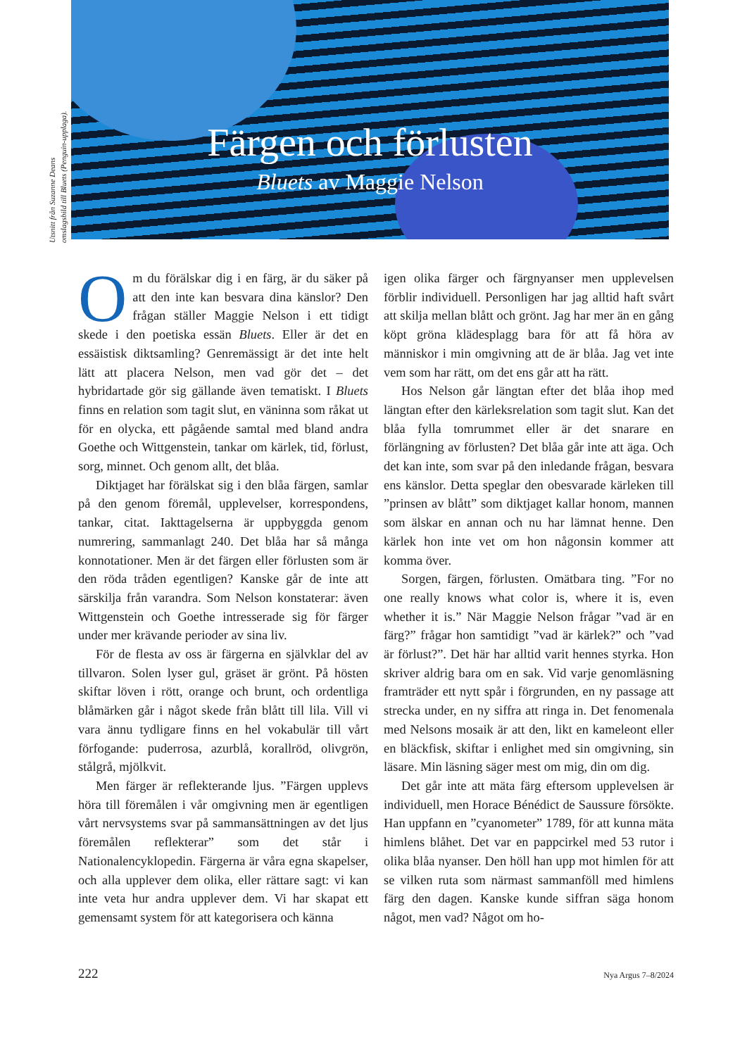Utsnitt från Suzanne Deans
omslagsbild till Bluets (Penguin-upplaga).
Färgen och förlusten
Bluets av Maggie Nelson
Om du förälskar dig i en färg, är du säker på att den inte kan besvara dina känslor? Den frågan ställer Maggie Nelson i ett tidigt skede i den poetiska essän Bluets. Eller är det en essäistisk diktsamling? Genremässigt är det inte helt lätt att placera Nelson, men vad gör det – det hybridartade gör sig gällande även tematiskt. I Bluets finns en relation som tagit slut, en väninna som råkat ut för en olycka, ett pågående samtal med bland andra Goethe och Wittgenstein, tankar om kärlek, tid, förlust, sorg, minnet. Och genom allt, det blåa.
Diktjaget har förälskat sig i den blåa färgen, samlar på den genom föremål, upplevelser, korrespondens, tankar, citat. Iakttagelserna är uppbyggda genom numrering, sammanlagt 240. Det blåa har så många konnotationer. Men är det färgen eller förlusten som är den röda tråden egentligen? Kanske går de inte att särskilja från varandra. Som Nelson konstaterar: även Wittgenstein och Goethe intresserade sig för färger under mer krävande perioder av sina liv.
För de flesta av oss är färgerna en självklar del av tillvaron. Solen lyser gul, gräset är grönt. På hösten skiftar löven i rött, orange och brunt, och ordentliga blåmärken går i något skede från blått till lila. Vill vi vara ännu tydligare finns en hel vokabulär till vårt förfogande: puderrosa, azurblå, korallröd, olivgrön, stålgrå, mjölkvit.
Men färger är reflekterande ljus. ”Färgen upplevs höra till föremålen i vår omgivning men är egentligen vårt nervsystems svar på sammansättningen av det ljus föremålen reflekterar” som det står i Nationalencyklopedin. Färgerna är våra egna skapelser, och alla upplever dem olika, eller rättare sagt: vi kan inte veta hur andra upplever dem. Vi har skapat ett gemensamt system för att kategorisera och känna
igen olika färger och färgnyanser men upplevelsen förblir individuell. Personligen har jag alltid haft svårt att skilja mellan blått och grönt. Jag har mer än en gång köpt gröna klädesplagg bara för att få höra av människor i min omgivning att de är blåa. Jag vet inte vem som har rätt, om det ens går att ha rätt.
Hos Nelson går längtan efter det blåa ihop med längtan efter den kärleksrelation som tagit slut. Kan det blåa fylla tomrummet eller är det snarare en förlängning av förlusten? Det blåa går inte att äga. Och det kan inte, som svar på den inledande frågan, besvara ens känslor. Detta speglar den obesvarade kärleken till ”prinsen av blått” som diktjaget kallar honom, mannen som älskar en annan och nu har lämnat henne. Den kärlek hon inte vet om hon någonsin kommer att komma över.
Sorgen, färgen, förlusten. Omätbara ting. ”For no one really knows what color is, where it is, even whether it is.” När Maggie Nelson frågar ”vad är en färg?” frågar hon samtidigt ”vad är kärlek?” och ”vad är förlust?”. Det här har alltid varit hennes styrka. Hon skriver aldrig bara om en sak. Vid varje genomläsning framträder ett nytt spår i förgrunden, en ny passage att strecka under, en ny siffra att ringa in. Det fenomenala med Nelsons mosaik är att den, likt en kameleont eller en bläckfisk, skiftar i enlighet med sin omgivning, sin läsare. Min läsning säger mest om mig, din om dig.
Det går inte att mäta färg eftersom upplevelsen är individuell, men Horace Bénédict de Saussure försökte. Han uppfann en ”cyanometer” 1789, för att kunna mäta himlens blåhet. Det var en pappcirkel med 53 rutor i olika blåa nyanser. Den höll han upp mot himlen för att se vilken ruta som närmast sammanföll med himlens färg den dagen. Kanske kunde siffran säga honom något, men vad? Något om ho-
222 Nya Argus 7–8/2024